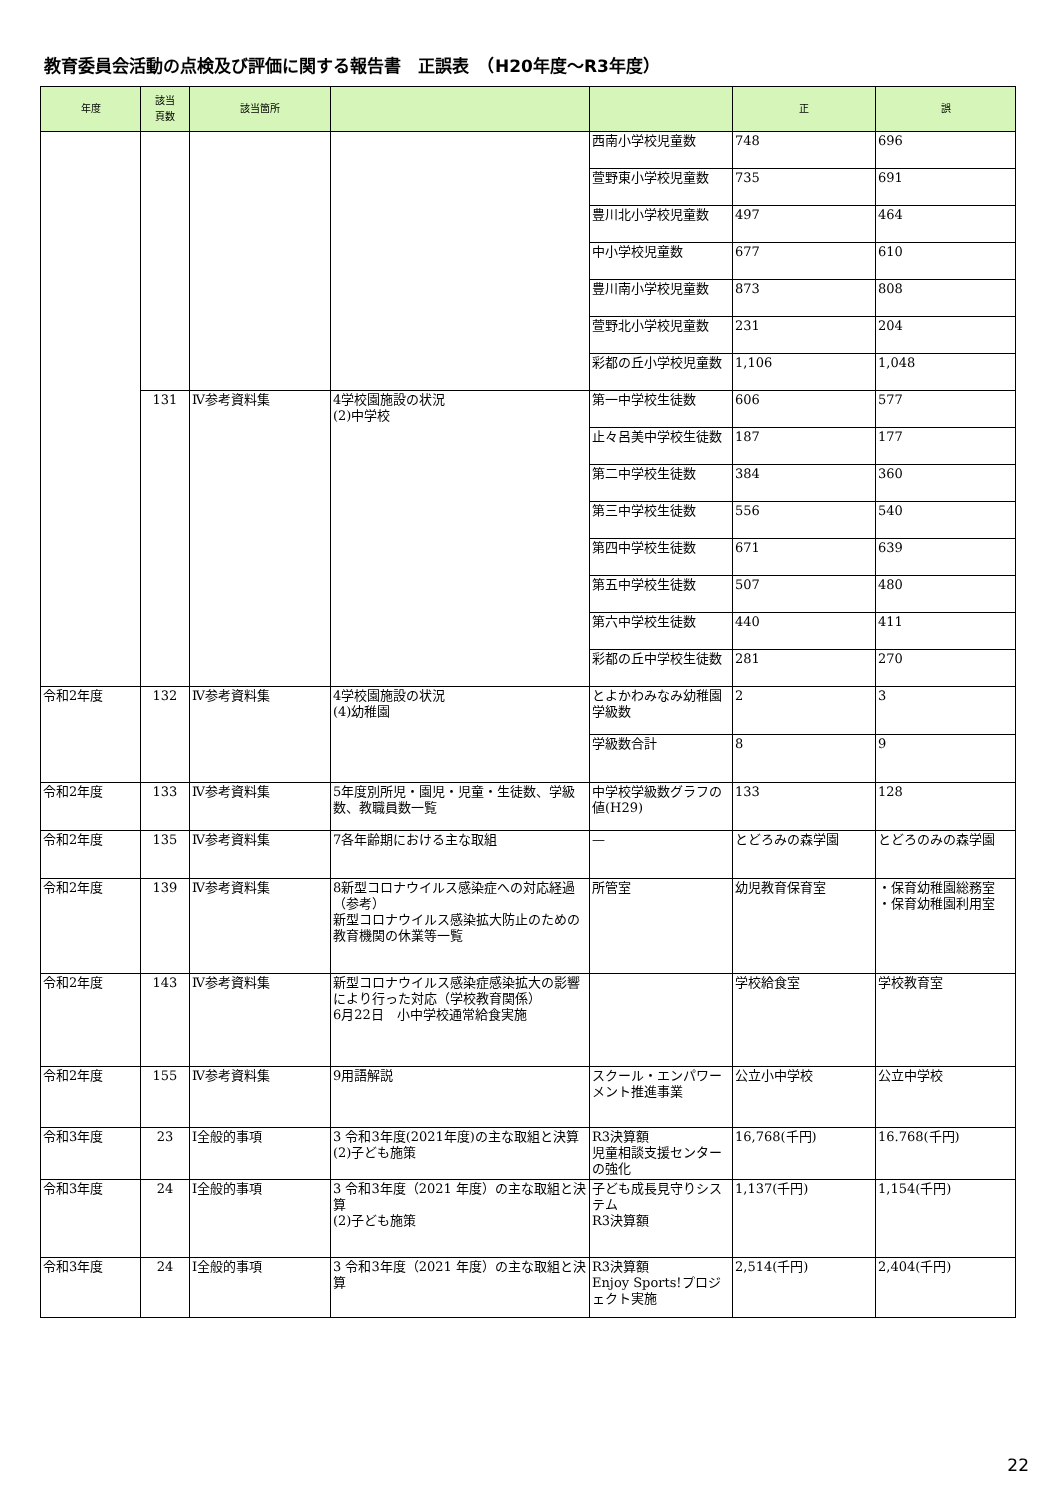教育委員会活動の点検及び評価に関する報告書　正誤表　（H20年度～R3年度）
| 年度 | 該当 頁数 | 該当箇所 | | | 正 | 誤 |
| --- | --- | --- | --- | --- | --- | --- |
| | | | | 西南小学校児童数 | 748 | 696 |
| | | | | 萱野東小学校児童数 | 735 | 691 |
| | | | | 豊川北小学校児童数 | 497 | 464 |
| | | | | 中小学校児童数 | 677 | 610 |
| | | | | 豊川南小学校児童数 | 873 | 808 |
| | | | | 萱野北小学校児童数 | 231 | 204 |
| | | | | 彩都の丘小学校児童数 | 1,106 | 1,048 |
| | 131 | Ⅳ参考資料集 | 4学校園施設の状況 (2)中学校 | 第一中学校生徒数 | 606 | 577 |
| | | | | 止々呂美中学校生徒数 | 187 | 177 |
| | | | | 第二中学校生徒数 | 384 | 360 |
| | | | | 第三中学校生徒数 | 556 | 540 |
| | | | | 第四中学校生徒数 | 671 | 639 |
| | | | | 第五中学校生徒数 | 507 | 480 |
| | | | | 第六中学校生徒数 | 440 | 411 |
| | | | | 彩都の丘中学校生徒数 | 281 | 270 |
| 令和2年度 | 132 | Ⅳ参考資料集 | 4学校園施設の状況 (4)幼稚園 | とよかわみなみ幼稚園学級数 | 2 | 3 |
| | | | | 学級数合計 | 8 | 9 |
| 令和2年度 | 133 | Ⅳ参考資料集 | 5年度別所児・園児・児童・生徒数、学級数、教職員数一覧 | 中学校学級数グラフの値(H29) | 133 | 128 |
| 令和2年度 | 135 | Ⅳ参考資料集 | 7各年齢期における主な取組 | — | とどろみの森学園 | とどろのみの森学園 |
| 令和2年度 | 139 | Ⅳ参考資料集 | 8新型コロナウイルス感染症への対応経過（参考） 新型コロナウイルス感染拡大防止のための教育機関の休業等一覧 | 所管室 | 幼児教育保育室 | ・保育幼稚園総務室 ・保育幼稚園利用室 |
| 令和2年度 | 143 | Ⅳ参考資料集 | 新型コロナウイルス感染症感染拡大の影響により行った対応（学校教育関係） 6月22日 小中学校通常給食実施 | | 学校給食室 | 学校教育室 |
| 令和2年度 | 155 | Ⅳ参考資料集 | 9用語解説 | スクール・エンパワーメント推進事業 | 公立小中学校 | 公立中学校 |
| 令和3年度 | 23 | Ⅰ全般的事項 | 3 令和3年度(2021年度)の主な取組と決算 (2)子ども施策 | R3決算額 児童相談支援センターの強化 | 16,768(千円) | 16.768(千円) |
| 令和3年度 | 24 | Ⅰ全般的事項 | 3 令和3年度（2021 年度）の主な取組と決算 (2)子ども施策 | 子ども成長見守りシステム R3決算額 | 1,137(千円) | 1,154(千円) |
| 令和3年度 | 24 | Ⅰ全般的事項 | 3 令和3年度（2021 年度）の主な取組と決算 | R3決算額 Enjoy Sports!プロジェクト実施 | 2,514(千円) | 2,404(千円) |
22